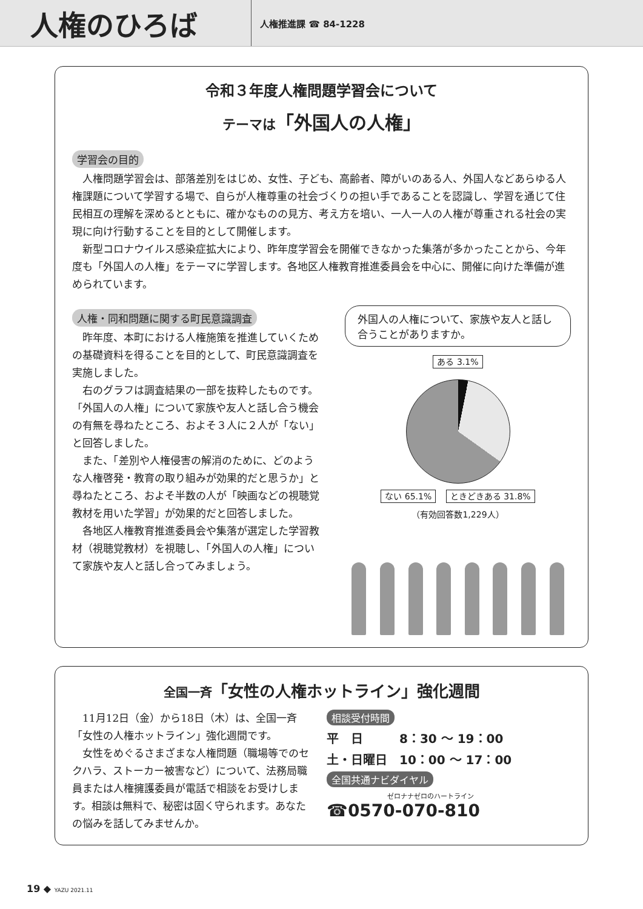人権のひろば
人権推進課 ☎ 84-1228
令和３年度人権問題学習会について
テーマは「外国人の人権」
学習会の目的
人権問題学習会は、部落差別をはじめ、女性、子ども、高齢者、障がいのある人、外国人などあらゆる人権課題について学習する場で、自らが人権尊重の社会づくりの担い手であることを認識し、学習を通じて住民相互の理解を深めるとともに、確かなものの見方、考え方を培い、一人一人の人権が尊重される社会の実現に向け行動することを目的として開催します。
新型コロナウイルス感染症拡大により、昨年度学習会を開催できなかった集落が多かったことから、今年度も「外国人の人権」をテーマに学習します。各地区人権教育推進委員会を中心に、開催に向けた準備が進められています。
人権・同和問題に関する町民意識調査
昨年度、本町における人権施策を推進していくための基礎資料を得ることを目的として、町民意識調査を実施しました。
右のグラフは調査結果の一部を抜粋したものです。「外国人の人権」について家族や友人と話し合う機会の有無を尋ねたところ、およそ３人に２人が「ない」と回答しました。
また、「差別や人権侵害の解消のために、どのような人権啓発・教育の取り組みが効果的だと思うか」と尋ねたところ、およそ半数の人が「映画などの視聴覚教材を用いた学習」が効果的だと回答しました。
各地区人権教育推進委員会や集落が選定した学習教材（視聴覚教材）を視聴し、「外国人の人権」について家族や友人と話し合ってみましょう。
外国人の人権について、家族や友人と話し合うことがありますか。
ある 3.1%
ない 65.1% ときどきある 31.8%
（有効回答数1,229人）
全国一斉「女性の人権ホットライン」強化週間
11月12日（金）から18日（木）は、全国一斉「女性の人権ホットライン」強化週間です。
女性をめぐるさまざまな人権問題（職場等でのセクハラ、ストーカー被害など）について、法務局職員または人権擁護委員が電話で相談をお受けします。相談は無料で、秘密は固く守られます。あなたの悩みを話してみませんか。
相談受付時間
平　日　　　8：30 ～ 19：00
土・日曜日　10：00 ～ 17：00
全国共通ナビダイヤル
ゼロナナゼロのハートライン
☎0570-070-810
19 ◆ YAZU 2021.11